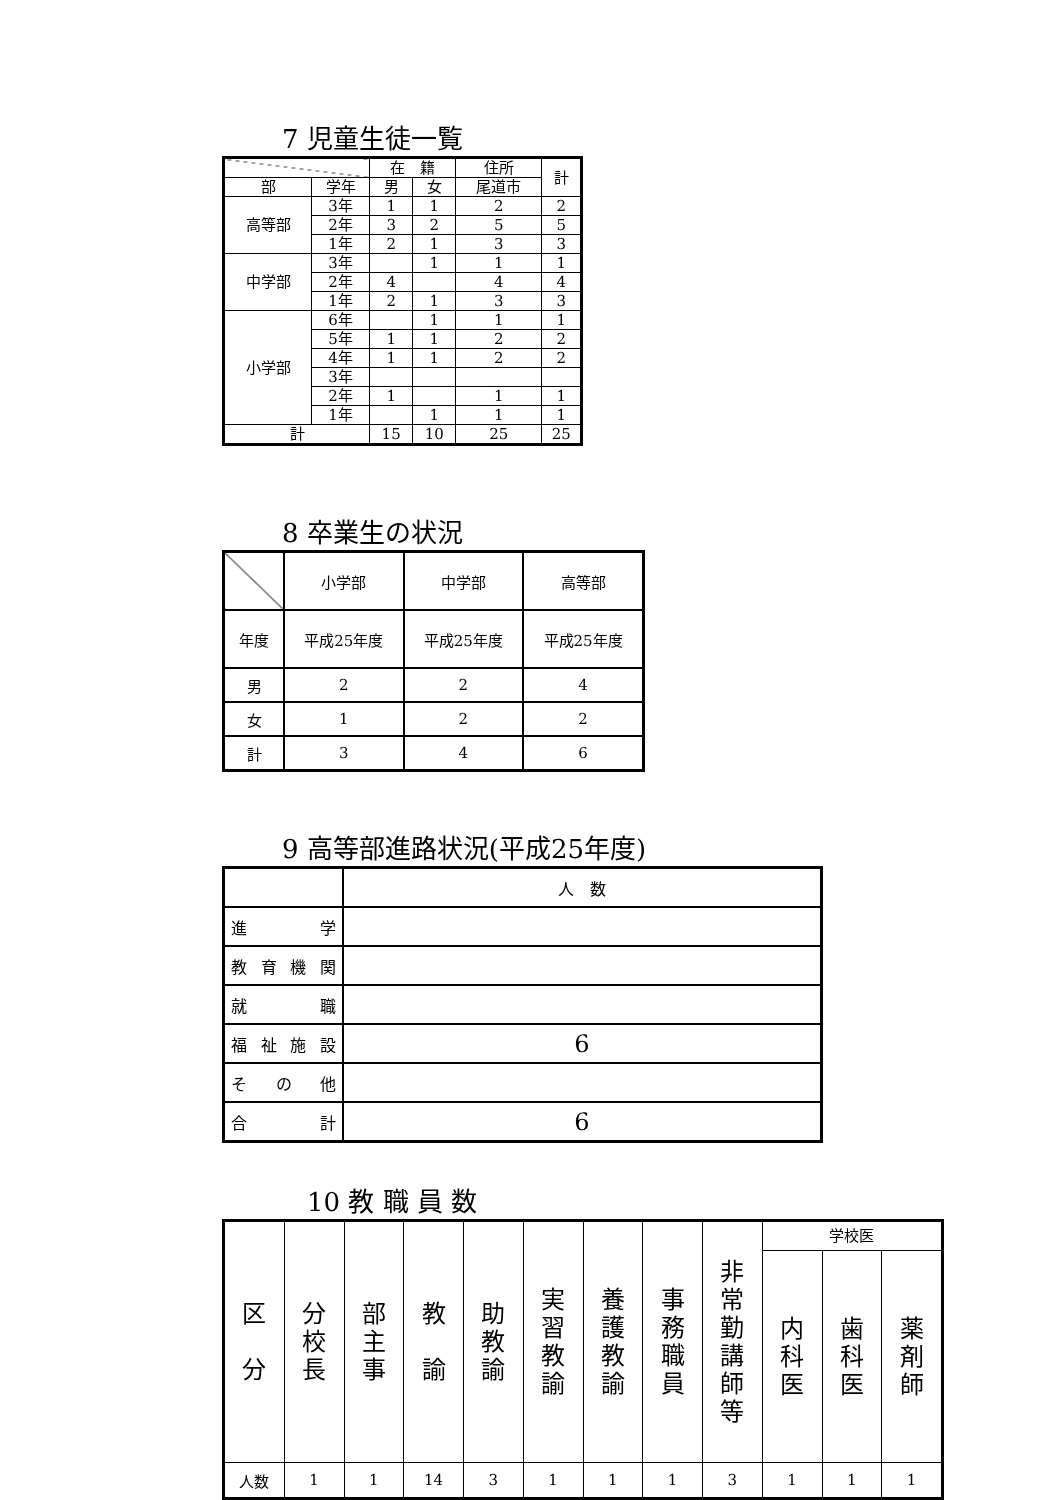7 児童生徒一覧
| | | 在 籍 | | 住所 | 計 |
| --- | --- | --- | --- | --- | --- |
| 部 | 学年 | 男 | 女 | 尾道市 | |
| 高等部 | 3年 | 1 | 1 | 2 | 2 |
| | 2年 | 3 | 2 | 5 | 5 |
| | 1年 | 2 | 1 | 3 | 3 |
| 中学部 | 3年 | | 1 | 1 | 1 |
| | 2年 | 4 | | 4 | 4 |
| | 1年 | 2 | 1 | 3 | 3 |
| 小学部 | 6年 | | 1 | 1 | 1 |
| | 5年 | 1 | 1 | 2 | 2 |
| | 4年 | 1 | 1 | 2 | 2 |
| | 3年 | | | | |
| | 2年 | 1 | | 1 | 1 |
| | 1年 | | 1 | 1 | 1 |
| 計 | | 15 | 10 | 25 | 25 |
8 卒業生の状況
| | 小学部 | 中学部 | 高等部 |
| --- | --- | --- | --- |
| 年度 | 平成25年度 | 平成25年度 | 平成25年度 |
| 男 | 2 | 2 | 4 |
| 女 | 1 | 2 | 2 |
| 計 | 3 | 4 | 6 |
9 高等部進路状況(平成25年度)
| | 人 数 |
| --- | --- |
| 進学 | |
| 教育機関 | |
| 就職 | |
| 福祉施設 | 6 |
| その他 | |
| 合計 | 6 |
10 教 職 員 数
| 区 分 | 分 校 長 | 部 主 事 | 教 諭 | 助 教 諭 | 実 習 教 諭 | 養 護 教 諭 | 事 務 職 員 | 非 常 勤 講 師 等 | 学校医 | | |
| --- | --- | --- | --- | --- | --- | --- | --- | --- | --- | --- | --- |
| | | | | | | | | | 内 科 医 | 歯 科 医 | 薬 剤 師 |
| 人数 | 1 | 1 | 14 | 3 | 1 | 1 | 1 | 3 | 1 | 1 | 1 |